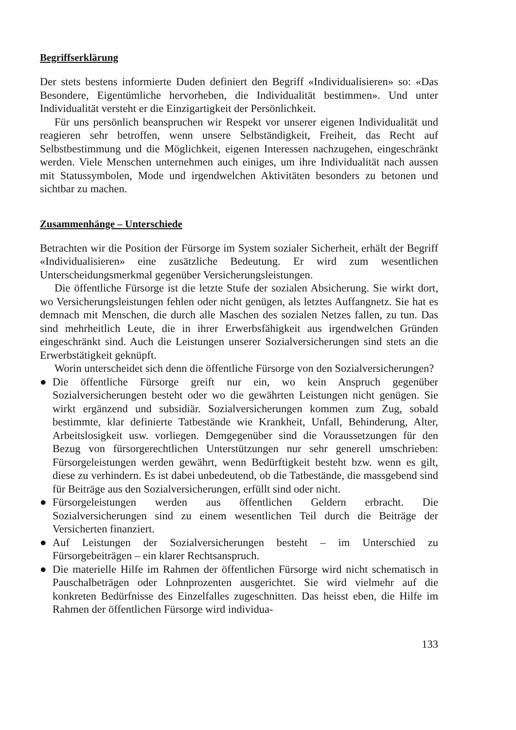Begriffserklärung
Der stets bestens informierte Duden definiert den Begriff «Individualisieren» so: «Das Besondere, Eigentümliche hervorheben, die Individualität bestimmen». Und unter Individualität versteht er die Einzigartigkeit der Persönlichkeit.
Für uns persönlich beanspruchen wir Respekt vor unserer eigenen Individualität und reagieren sehr betroffen, wenn unsere Selbständigkeit, Freiheit, das Recht auf Selbstbestimmung und die Möglichkeit, eigenen Interessen nachzugehen, eingeschränkt werden. Viele Menschen unternehmen auch einiges, um ihre Individualität nach aussen mit Statussymbolen, Mode und irgendwelchen Aktivitäten besonders zu betonen und sichtbar zu machen.
Zusammenhänge – Unterschiede
Betrachten wir die Position der Fürsorge im System sozialer Sicherheit, erhält der Begriff «Individualisieren» eine zusätzliche Bedeutung. Er wird zum wesentlichen Unterscheidungsmerkmal gegenüber Versicherungsleistungen.
Die öffentliche Fürsorge ist die letzte Stufe der sozialen Absicherung. Sie wirkt dort, wo Versicherungsleistungen fehlen oder nicht genügen, als letztes Auffangnetz. Sie hat es demnach mit Menschen, die durch alle Maschen des sozialen Netzes fallen, zu tun. Das sind mehrheitlich Leute, die in ihrer Erwerbsfähigkeit aus irgendwelchen Gründen eingeschränkt sind. Auch die Leistungen unserer Sozialversicherungen sind stets an die Erwerbstätigkeit geknüpft.
Worin unterscheidet sich denn die öffentliche Fürsorge von den Sozialversicherungen?
● Die öffentliche Fürsorge greift nur ein, wo kein Anspruch gegenüber Sozialversicherungen besteht oder wo die gewährten Leistungen nicht genügen. Sie wirkt ergänzend und subsidiär. Sozialversicherungen kommen zum Zug, sobald bestimmte, klar definierte Tatbestände wie Krankheit, Unfall, Behinderung, Alter, Arbeitslosigkeit usw. vorliegen. Demgegenüber sind die Voraussetzungen für den Bezug von fürsorgerechtlichen Unterstützungen nur sehr generell umschrieben: Fürsorgeleistungen werden gewährt, wenn Bedürftigkeit besteht bzw. wenn es gilt, diese zu verhindern. Es ist dabei unbedeutend, ob die Tatbestände, die massgebend sind für Beiträge aus den Sozialversicherungen, erfüllt sind oder nicht.
● Fürsorgeleistungen werden aus öffentlichen Geldern erbracht. Die Sozialversicherungen sind zu einem wesentlichen Teil durch die Beiträge der Versicherten finanziert.
● Auf Leistungen der Sozialversicherungen besteht – im Unterschied zu Fürsorgebeiträgen – ein klarer Rechtsanspruch.
● Die materielle Hilfe im Rahmen der öffentlichen Fürsorge wird nicht schematisch in Pauschalbeträgen oder Lohnprozenten ausgerichtet. Sie wird vielmehr auf die konkreten Bedürfnisse des Einzelfalles zugeschnitten. Das heisst eben, die Hilfe im Rahmen der öffentlichen Fürsorge wird individua-
133